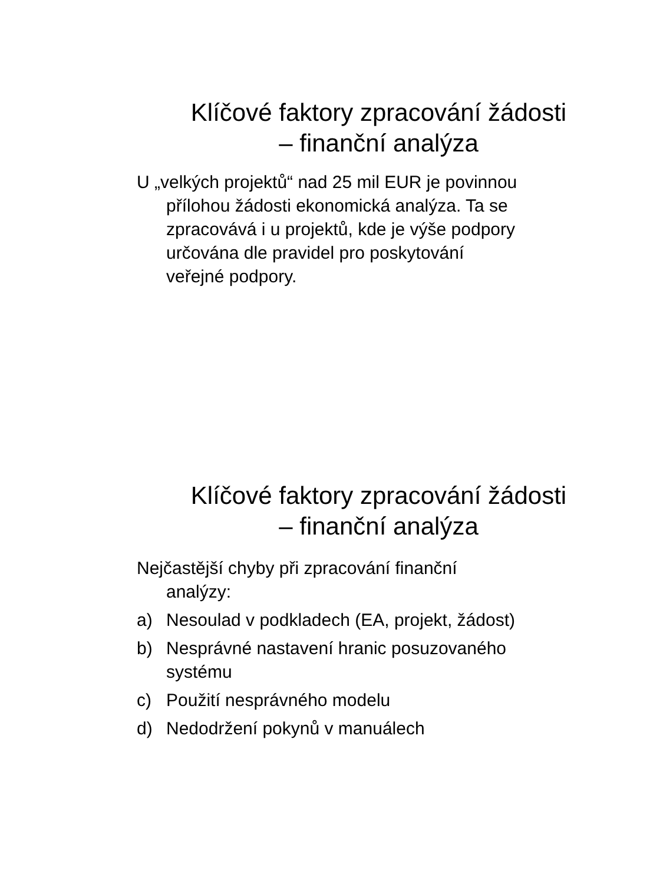Klíčové faktory zpracování žádosti
– finanční analýza
U „velkých projektů“ nad 25 mil EUR je povinnou přílohou žádosti ekonomická analýza. Ta se zpracovává i u projektů, kde je výše podpory určována dle pravidel pro poskytování veřejné podpory.
Klíčové faktory zpracování žádosti
– finanční analýza
Nejčastější chyby při zpracování finanční analýzy:
a) Nesoulad v podkladech (EA, projekt, žádost)
b) Nesprávné nastavení hranic posuzovaného systému
c) Použití nesprávného modelu
d) Nedodržení pokynů v manuálech